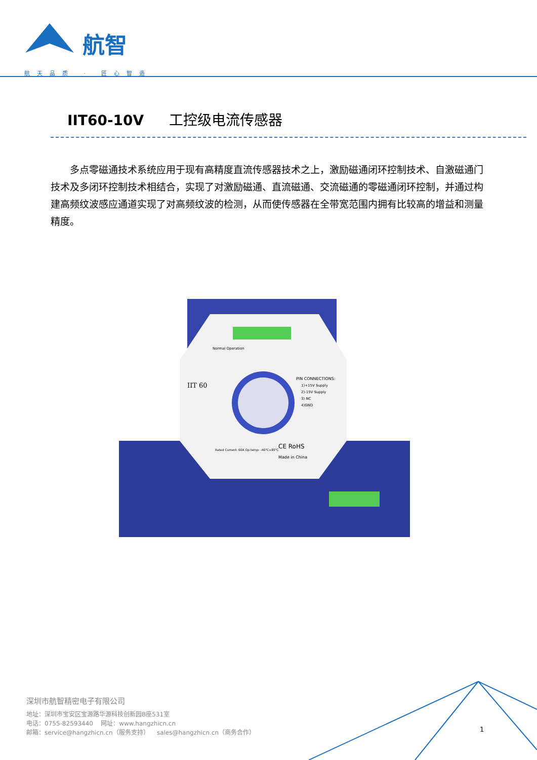航智
航天品质 · 匠心智造
IIT60-10V 工控级电流传感器
多点零磁通技术系统应用于现有高精度直流传感器技术之上，激励磁通闭环控制技术、自激磁通门技术及多闭环控制技术相结合，实现了对激励磁通、直流磁通、交流磁通的零磁通闭环控制，并通过构建高频纹波感应通道实现了对高频纹波的检测，从而使传感器在全带宽范围内拥有比较高的增益和测量精度。
IIT 60
PIN CONNECTIONS:
1)+15V Supply
2)-15V Supply
3) NC
4)GND
Normal Operation
Rated Current: 60A Op.temp: -40℃+85℃
CE RoHS
Made in China
深圳市航智精密电子有限公司
地址：深圳市宝安区宝源路华源科技创新园B座531室
电话：0755-82593440 网址：www.hangzhicn.cn
邮箱：service@hangzhicn.cn（服务支持） sales@hangzhicn.cn（商务合作）
1